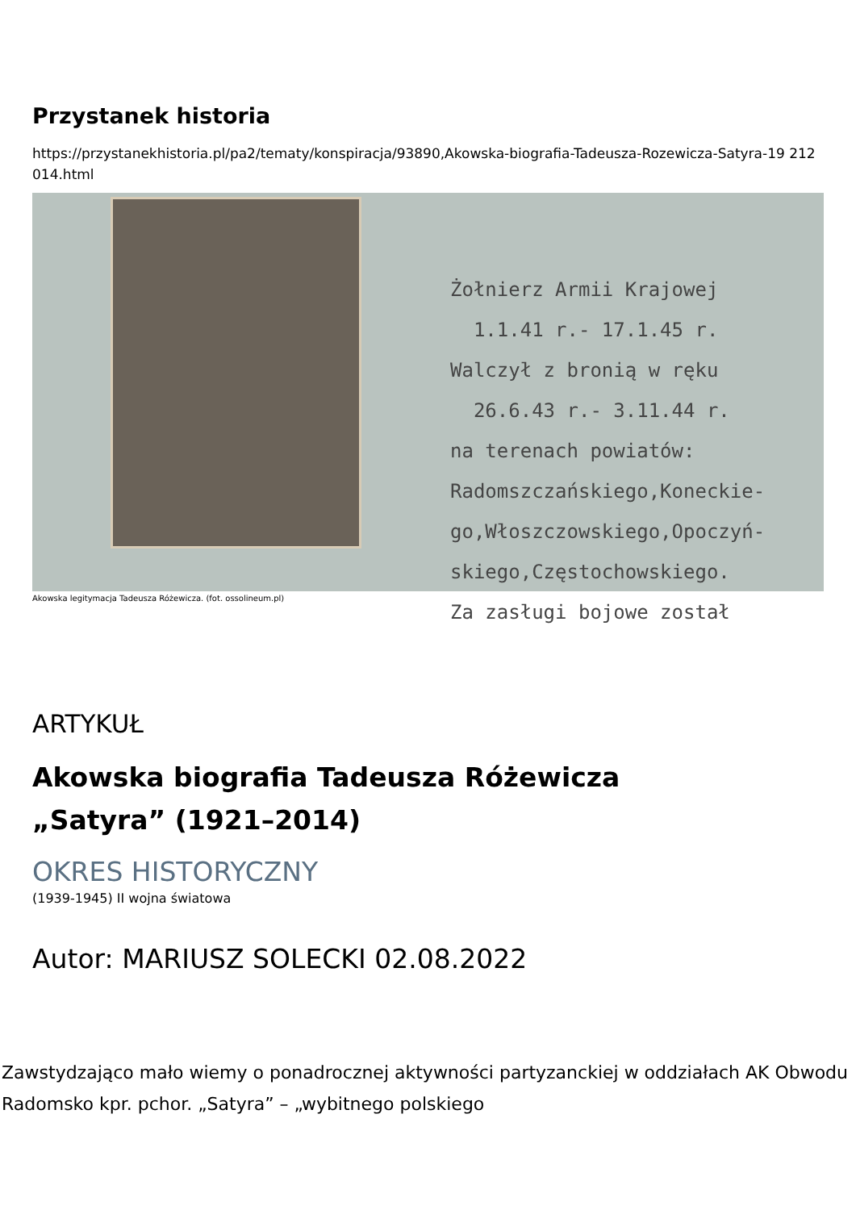Przystanek historia
https://przystanekhistoria.pl/pa2/tematy/konspiracja/93890,Akowska-biografia-Tadeusza-Rozewicza-Satyra-19 212014.html
Żołnierz Armii Krajowej 1.1.41 r.- 17.1.45 r. Walczył z bronią w ręku 26.6.43 r.- 3.11.44 r. na terenach powiatów: Radomszczańskiego,Koneckie- go,Włoszczowskiego,Opoczyń- skiego,Częstochowskiego. Za zasługi bojowe został
Akowska legitymacja Tadeusza Różewicza. (fot. ossolineum.pl)
ARTYKUŁ
Akowska biografia Tadeusza Różewicza
„Satyra” (1921–2014)
OKRES HISTORYCZNY
(1939-1945) II wojna światowa
Autor: MARIUSZ SOLECKI 02.08.2022
Zawstydzająco mało wiemy o ponadrocznej aktywności partyzanckiej w oddziałach AK Obwodu Radomsko kpr. pchor. „Satyra” – „wybitnego polskiego